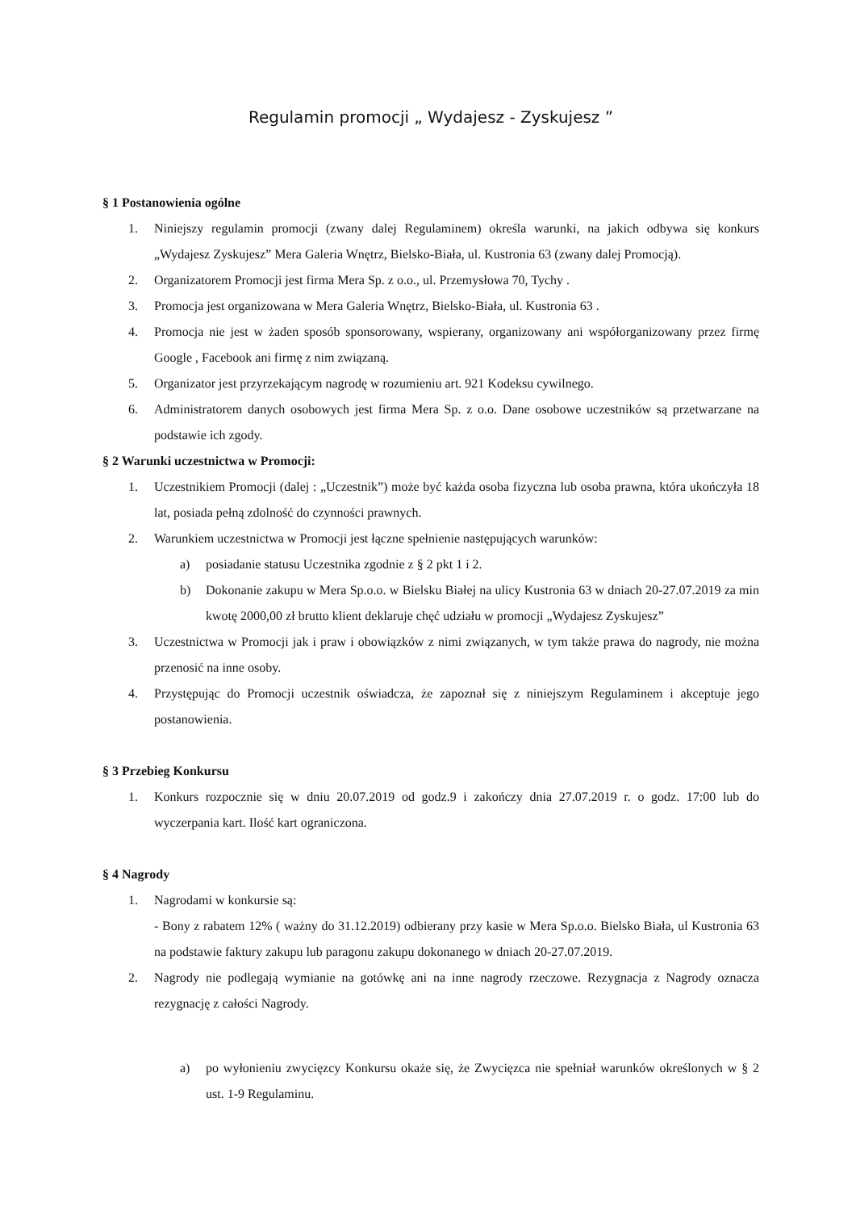Regulamin promocji „ Wydajesz - Zyskujesz ”
§ 1 Postanowienia ogólne
1. Niniejszy regulamin promocji (zwany dalej Regulaminem) określa warunki, na jakich odbywa się konkurs „Wydajesz Zyskujesz” Mera Galeria Wnętrz, Bielsko-Biała, ul. Kustronia 63 (zwany dalej Promocją).
2. Organizatorem Promocji jest firma Mera Sp. z o.o., ul. Przemysłowa 70, Tychy .
3. Promocja jest organizowana w Mera Galeria Wnętrz, Bielsko-Biała, ul. Kustronia 63 .
4. Promocja nie jest w żaden sposób sponsorowany, wspierany, organizowany ani współorganizowany przez firmę Google , Facebook ani firmę z nim związaną.
5. Organizator jest przyrzekającym nagrodę w rozumieniu art. 921 Kodeksu cywilnego.
6. Administratorem danych osobowych jest firma Mera Sp. z o.o. Dane osobowe uczestników są przetwarzane na podstawie ich zgody.
§ 2 Warunki uczestnictwa w Promocji:
1. Uczestnikiem Promocji (dalej : „Uczestnik”) może być każda osoba fizyczna lub osoba prawna, która ukończyła 18 lat, posiada pełną zdolność do czynności prawnych.
2. Warunkiem uczestnictwa w Promocji jest łączne spełnienie następujących warunków:
a) posiadanie statusu Uczestnika zgodnie z § 2 pkt 1 i 2.
b) Dokonanie zakupu w Mera Sp.o.o. w Bielsku Białej na ulicy Kustronia 63 w dniach 20-27.07.2019 za min kwotę 2000,00 zł brutto klient deklaruje chęć udziału w promocji „Wydajesz Zyskujesz”
3. Uczestnictwa w Promocji jak i praw i obowiązków z nimi związanych, w tym także prawa do nagrody, nie można przenosić na inne osoby.
4. Przystępując do Promocji uczestnik oświadcza, że zapoznał się z niniejszym Regulaminem i akceptuje jego postanowienia.
§ 3 Przebieg Konkursu
1. Konkurs rozpocznie się w dniu 20.07.2019 od godz.9 i zakończy dnia 27.07.2019 r. o godz. 17:00 lub do wyczerpania kart. Ilość kart ograniczona.
§ 4 Nagrody
1. Nagrodami w konkursie są:
- Bony z rabatem 12% ( ważny do 31.12.2019) odbierany przy kasie w Mera Sp.o.o. Bielsko Biała, ul Kustronia 63 na podstawie faktury zakupu lub paragonu zakupu dokonanego w dniach 20-27.07.2019.
2. Nagrody nie podlegają wymianie na gotówkę ani na inne nagrody rzeczowe. Rezygnacja z Nagrody oznacza rezygnację z całości Nagrody.
a) po wyłonieniu zwycięzcy Konkursu okaże się, że Zwycięzca nie spełniał warunków określonych w § 2 ust. 1-9 Regulaminu.